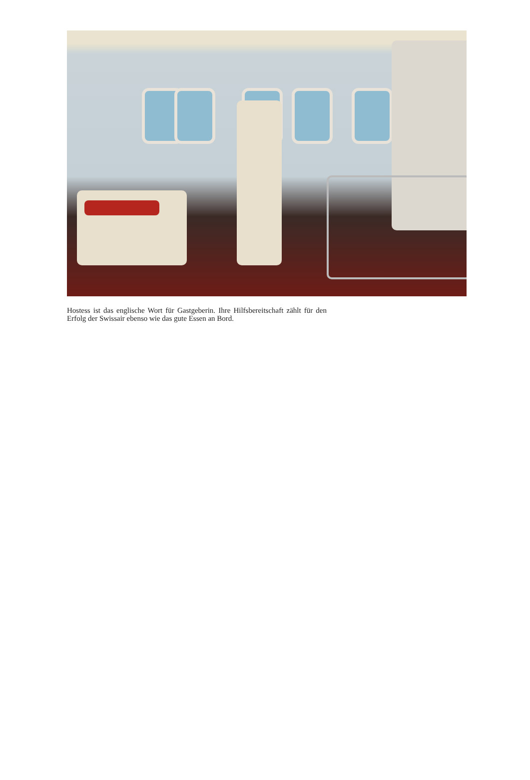Hostess ist das englische Wort für Gastgeberin. Ihre Hilfsbereitschaft zählt für den Erfolg der Swissair ebenso wie das gute Essen an Bord.